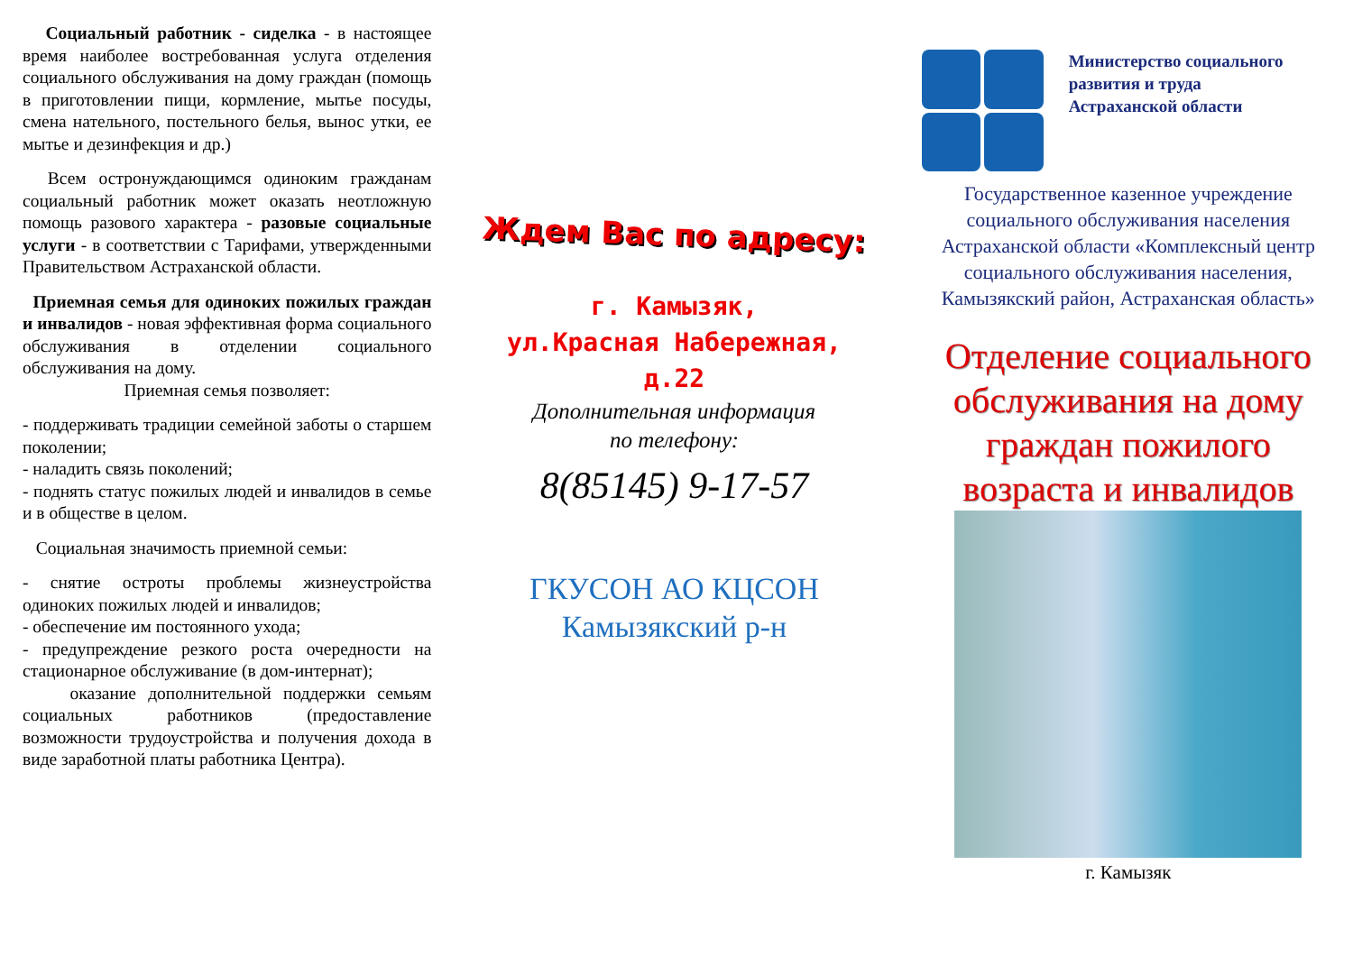Социальный работник - сиделка - в настоящее время наиболее востребованная услуга отделения социального обслуживания на дому граждан (помощь в приготовлении пищи, кормление, мытье посуды, смена нательного, постельного белья, вынос утки, ее мытье и дезинфекция и др.)
Всем остронуждающимся одиноким гражданам социальный работник может оказать неотложную помощь разового характера - разовые социальные услуги - в соответствии с Тарифами, утвержденными Правительством Астраханской области.
Приемная семья для одиноких пожилых граждан и инвалидов - новая эффективная форма социального обслуживания в отделении социального обслуживания на дому.
Приемная семья позволяет:
- поддерживать традиции семейной заботы о старшем поколении;
- наладить связь поколений;
- поднять статус пожилых людей и инвалидов в семье и в обществе в целом.
Социальная значимость приемной семьи:
- снятие остроты проблемы жизнеустройства одиноких пожилых людей и инвалидов;
- обеспечение им постоянного ухода;
- предупреждение резкого роста очередности на стационарное обслуживание (в дом-интернат);
оказание дополнительной поддержки семьям социальных работников (предоставление возможности трудоустройства и получения дохода в виде заработной платы работника Центра).
Ждем Вас по адресу:
г. Камызяк,
ул.Красная Набережная,
д.22
Дополнительная информация
по телефону:
8(85145) 9-17-57
ГКУСОН АО КЦСОН
Камызякский р-н
Министерство социального
развития и труда
Астраханской области
Государственное казенное учреждение социального обслуживания населения Астраханской области «Комплексный центр социального обслуживания населения, Камызякский район, Астраханская область»
Отделение социального обслуживания на дому граждан пожилого возраста и инвалидов
г. Камызяк